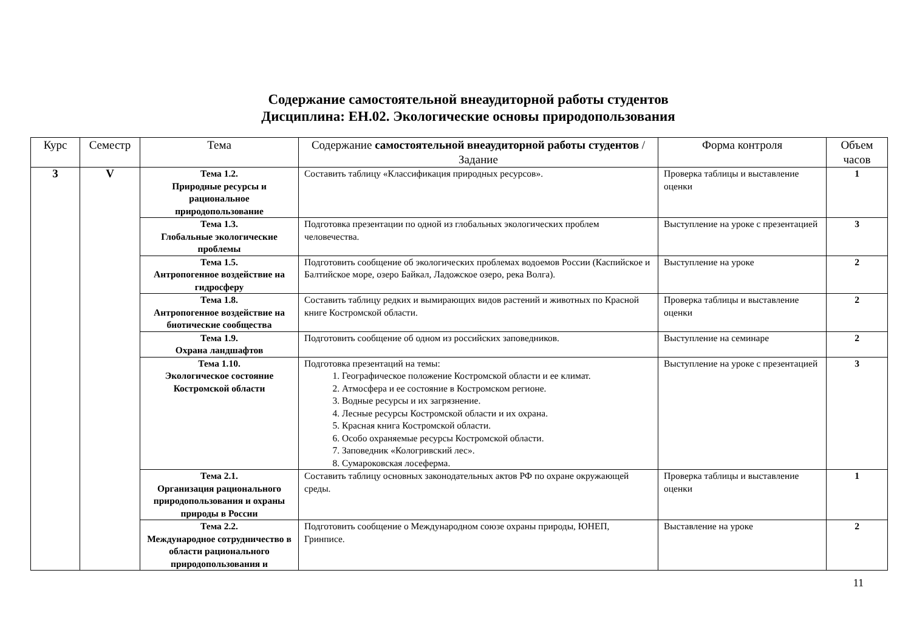Содержание самостоятельной внеаудиторной работы студентов
Дисциплина: ЕН.02. Экологические основы природопользования
| Курс | Семестр | Тема | Содержание самостоятельной внеаудиторной работы студентов / Задание | Форма контроля | Объем часов |
| --- | --- | --- | --- | --- | --- |
| 3 | V | Тема 1.2. Природные ресурсы и рациональное природопользование | Составить таблицу «Классификация природных ресурсов». | Проверка таблицы и выставление оценки | 1 |
| | | Тема 1.3. Глобальные экологические проблемы | Подготовка презентации по одной из глобальных экологических проблем человечества. | Выступление на уроке с презентацией | 3 |
| | | Тема 1.5. Антропогенное воздействие на гидросферу | Подготовить сообщение об экологических проблемах водоемов России (Каспийское и Балтийское море, озеро Байкал, Ладожское озеро, река Волга). | Выступление на уроке | 2 |
| | | Тема 1.8. Антропогенное воздействие на биотические сообщества | Составить таблицу редких и вымирающих видов растений и животных по Красной книге Костромской области. | Проверка таблицы и выставление оценки | 2 |
| | | Тема 1.9. Охрана ландшафтов | Подготовить сообщение об одном из российских заповедников. | Выступление на семинаре | 2 |
| | | Тема 1.10. Экологическое состояние Костромской области | Подготовка презентаций на темы: 1. Географическое положение Костромской области и ее климат. 2. Атмосфера и ее состояние в Костромском регионе. 3. Водные ресурсы и их загрязнение. 4. Лесные ресурсы Костромской области и их охрана. 5. Красная книга Костромской области. 6. Особо охраняемые ресурсы Костромской области. 7. Заповедник «Кологривский лес». 8. Сумароковская лосеферма. | Выступление на уроке с презентацией | 3 |
| | | Тема 2.1. Организация рационального природопользования и охраны природы в России | Составить таблицу основных законодательных актов РФ по охране окружающей среды. | Проверка таблицы и выставление оценки | 1 |
| | | Тема 2.2. Международное сотрудничество в области рационального природопользования и | Подготовить сообщение о Международном союзе охраны природы, ЮНЕП, Гринписе. | Выставление на уроке | 2 |
11